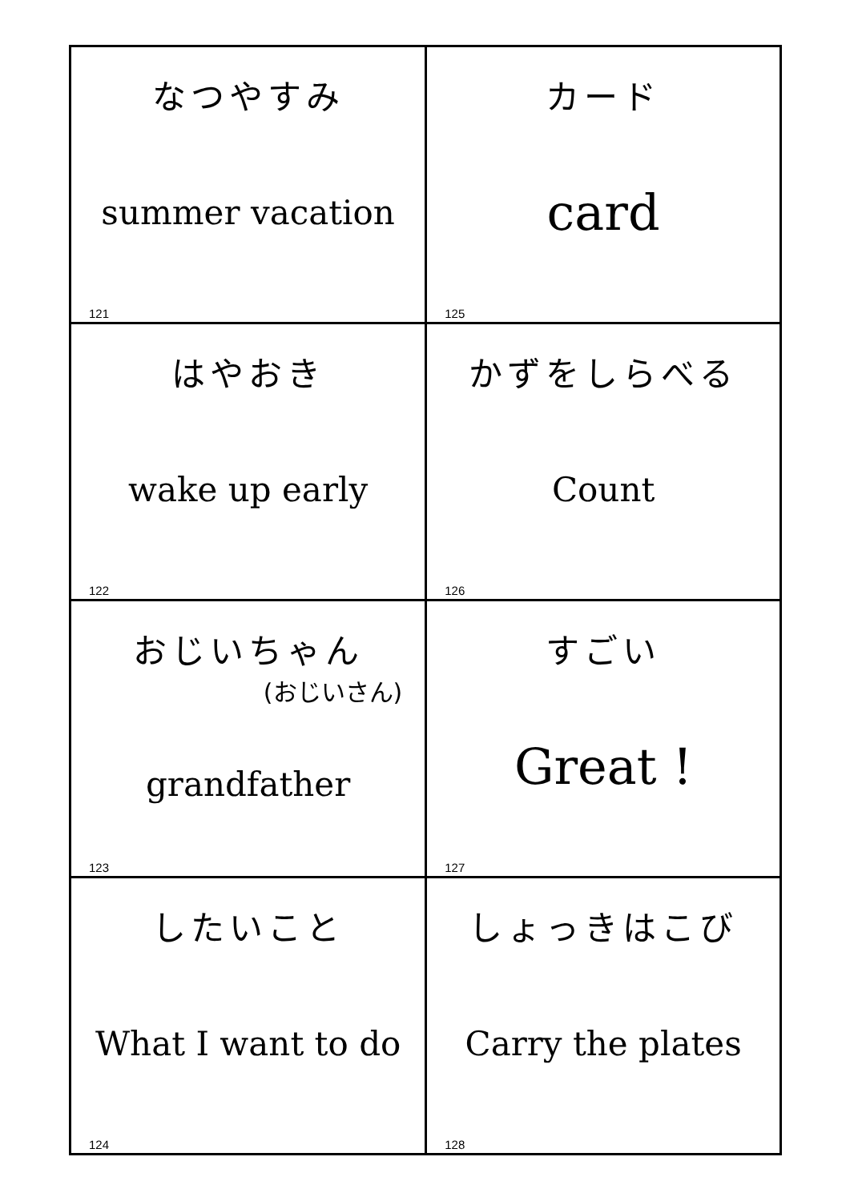| なつやすみ summer vacation 121 | カード card 125 |
| はやおき wake up early 122 | かずをしらべる Count 126 |
| おじいちゃん (おじいさん) grandfather 123 | すごい Great ! 127 |
| したいこと What I want to do 124 | しょっきはこび Carry the plates 128 |